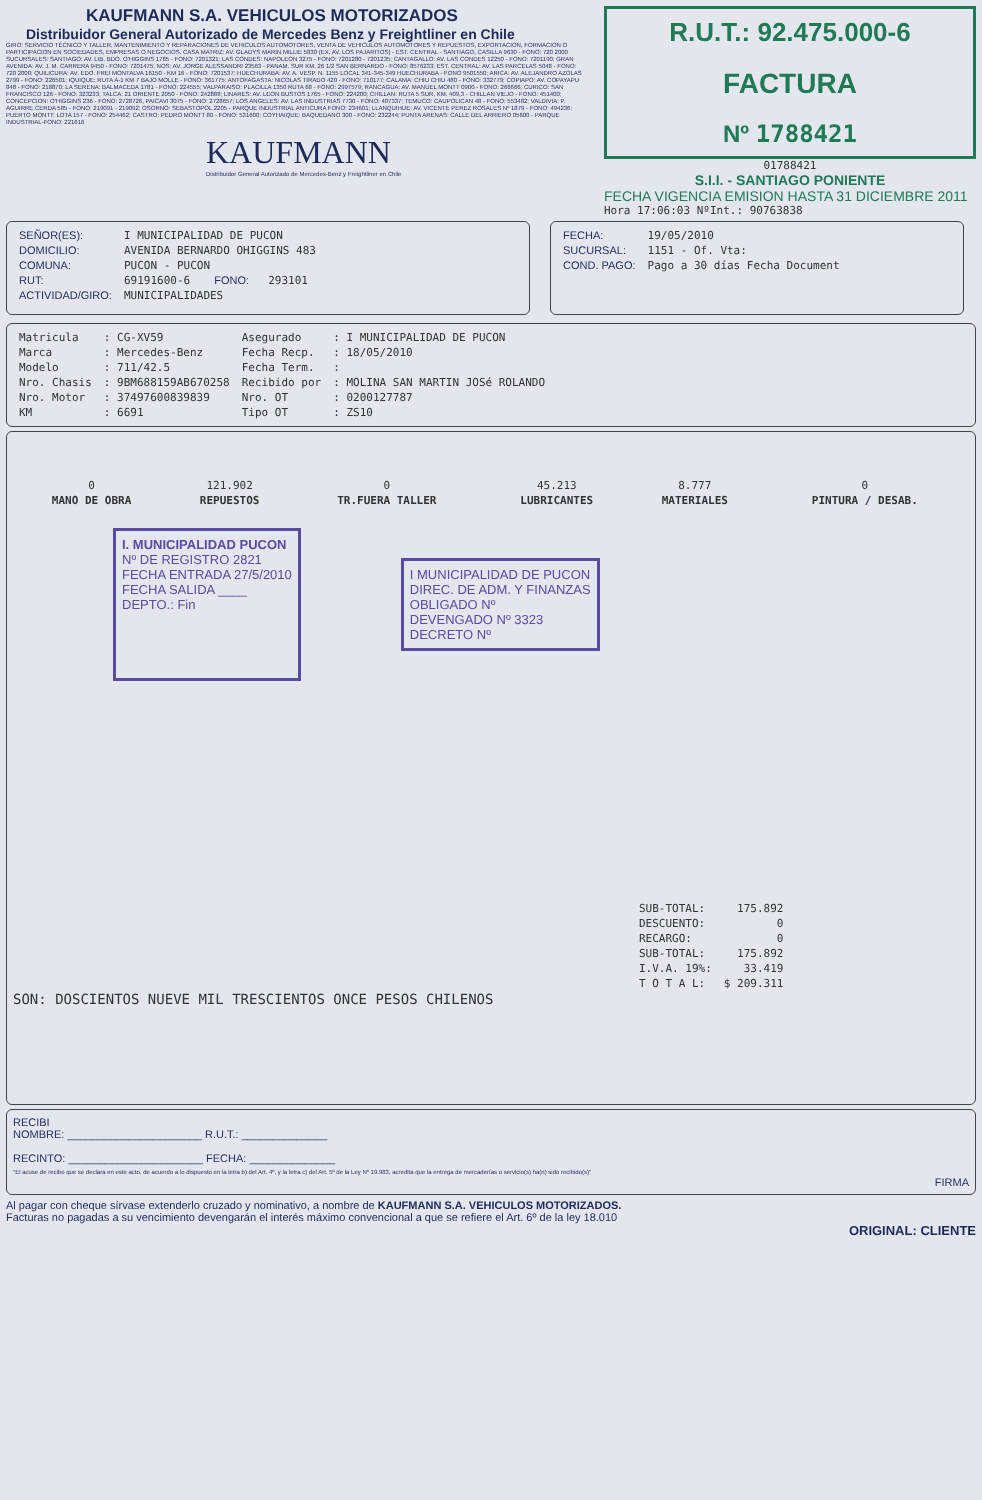KAUFMANN S.A. VEHICULOS MOTORIZADOS
Distribuidor General Autorizado de Mercedes Benz y Freightliner en Chile
GIRO: SERVICIO TÉCNICO Y TALLER, MANTENIMIENTO Y REPARACIONES DE VEHICULOS AUTOMOTORES, VENTA DE VEHICULOS AUTOMOTORES Y REPUESTOS, EXPORTACION, FORMACION O PARTICIPACION EN SOCIEDADES, EMPRESAS O NEGOCIOS. CASA MATRIZ: AV. GLADYS MARIN MILLIE 5830 (EX. AV. LOS PAJARITOS) - EST. CENTRAL - SANTIAGO, CASILLA 9630 - FONO: 720 2000
SUCURSALES: SANTIAGO: AV. LIB. BDO. O'HIGGINS 1785 - FONO: 7201321; LAS CONDES: NAPOLEON 3275 - FONO: 7201280 - 7201235; CANTAGALLO: AV. LAS CONDES 12250 - FONO: 7201190; GRAN AVENIDA: AV. J. M. CARRERA 9450 - FONO: 7201475; NOS: AV. JORGE ALESSANDRI 23563 - PANAM. SUR KM. 26 1/2 SAN BERNARDO - FONO: 8576233; EST. CENTRAL: AV. LAS PARCELAS 5048 - FONO: 720 2000; QUILICURA: AV. EDO. FREI MONTALVA 16150 - KM 16 - FONO: 7201537; HUECHURABA: AV. A. VESP. N. 1155 LOCAL 341-345-349 HUECHURABA - FONO 9501550; ARICA: AV. ALEJANDRO AZOLAS 2799 - FONO: 226501; IQUIQUE: RUTA A-1 KM 7 BAJO MOLLE - FONO: 361775; ANTOFAGASTA: NICOLAS TIRADO 420 - FONO: 710177; CALAMA: CHIU CHIU 480 - FONO: 332779; COPIAPO: AV. COPAYAPU 848 - FONO: 218870; LA SERENA: BALMACEDA 1781 - FONO: 224555; VALPARAISO: PLACILLA 1350 RUTA 68 - FONO: 2997579; RANCAGUA: AV. MANUEL MONTT 0900 - FONO: 266666; CURICO: SAN FRANCISCO 126 - FONO: 323233; TALCA: 21 ORIENTE 2050 - FONO: 242888; LINARES: AV. LEON BUSTOS 1765 - FONO: 224200; CHILLAN: RUTA 5 SUR, KM. 409,3 - CHILLAN VIEJO - FONO: 451400; CONCEPCION: O'HIGGINS 236 - FONO: 2728726, PAICAVI 3075 - FONO: 2728657; LOS ANGELES: AV. LAS INDUSTRIAS 7730 - FONO: 407337; TEMUCO: CAUPOLICAN 48 - FONO: 553482; VALDIVIA: P. AGUIRRE CERDA 585 - FONO: 219091 - 219092; OSORNO: SEBASTOPOL 2205 - PARQUE INDUSTRIAL ANTICURA FONO: 234601; LLANQUIHUE: AV. VICENTE PEREZ ROSALES Nº 1879 - FONO: 494236; PUERTO MONTT: LOTA 157 - FONO: 254462; CASTRO: PEDRO MONTT 80 - FONO: 531600; COYHAIQUE: BAQUEDANO 300 - FONO: 232244; PUNTA ARENAS: CALLE DEL ARRIERO 05600 - PARQUE INDUSTRIAL-FONO: 221616
KAUFMANN
Distribuidor General Autorizado de Mercedes-Benz y Freightliner en Chile
R.U.T.: 92.475.000-6
FACTURA
Nº 1788421
01788421
S.I.I. - SANTIAGO PONIENTE
FECHA VIGENCIA EMISION HASTA 31 DICIEMBRE 2011
Hora 17:06:03 NºInt.: 90763838
| SEÑOR(ES): | I MUNICIPALIDAD DE PUCON | | |
| DOMICILIO: | AVENIDA BERNARDO OHIGGINS 483 | | |
| COMUNA: | PUCON - PUCON | | |
| RUT: | 69191600-6 | FONO: | 293101 |
| ACTIVIDAD/GIRO: | MUNICIPALIDADES | | |
| FECHA: | 19/05/2010 |
| SUCURSAL: | 1151 - Of. Vta: |
| COND. PAGO: | Pago a 30 días Fecha Document |
| Matricula | : CG-XV59 | Asegurado | : I MUNICIPALIDAD DE PUCON |
| Marca | : Mercedes-Benz | Fecha Recp. | : 18/05/2010 |
| Modelo | : 711/42.5 | Fecha Term. | : |
| Nro. Chasis | : 9BM688159AB670258 | Recibido por | : MOLINA SAN MARTIN JOSé ROLANDO |
| Nro. Motor | : 37497600839839 | Nro. OT | : 0200127787 |
| KM | : 6691 | Tipo OT | : ZS10 |
| 0 | 121.902 | 0 | 45.213 | 8.777 | 0 |
| MANO DE OBRA | REPUESTOS | TR.FUERA TALLER | LUBRICANTES | MATERIALES | PINTURA / DESAB. |
I. MUNICIPALIDAD PUCON
Nº DE REGISTRO 2821
FECHA ENTRADA 27/5/2010
FECHA SALIDA ____
DEPTO.: Fin
I MUNICIPALIDAD DE PUCON
DIREC. DE ADM. Y FINANZAS
OBLIGADO Nº
DEVENGADO Nº 3323
DECRETO Nº
| SUB-TOTAL: | 175.892 |
| DESCUENTO: | 0 |
| RECARGO: | 0 |
| SUB-TOTAL: | 175.892 |
| I.V.A. 19%: | 33.419 |
| T O T A L: | $ 209.311 |
SON: DOSCIENTOS NUEVE MIL TRESCIENTOS ONCE PESOS CHILENOS
RECIBI
NOMBRE: ______________________ R.U.T.: ______________
RECINTO: ______________________ FECHA: ______________
"El acuse de recibo que se declara en este acto, de acuerdo a lo dispuesto en la letra b) del Art. 4º, y la letra c) del Art. 5º de la Ley Nº 19.983, acredita que la entrega de mercaderías o servicio(s) ha(n) sido recibido(s)"
FIRMA
Al pagar con cheque sírvase extenderlo cruzado y nominativo, a nombre de KAUFMANN S.A. VEHICULOS MOTORIZADOS.
Facturas no pagadas a su vencimiento devengarán el interés máximo convencional a que se refiere el Art. 6º de la ley 18.010
ORIGINAL: CLIENTE